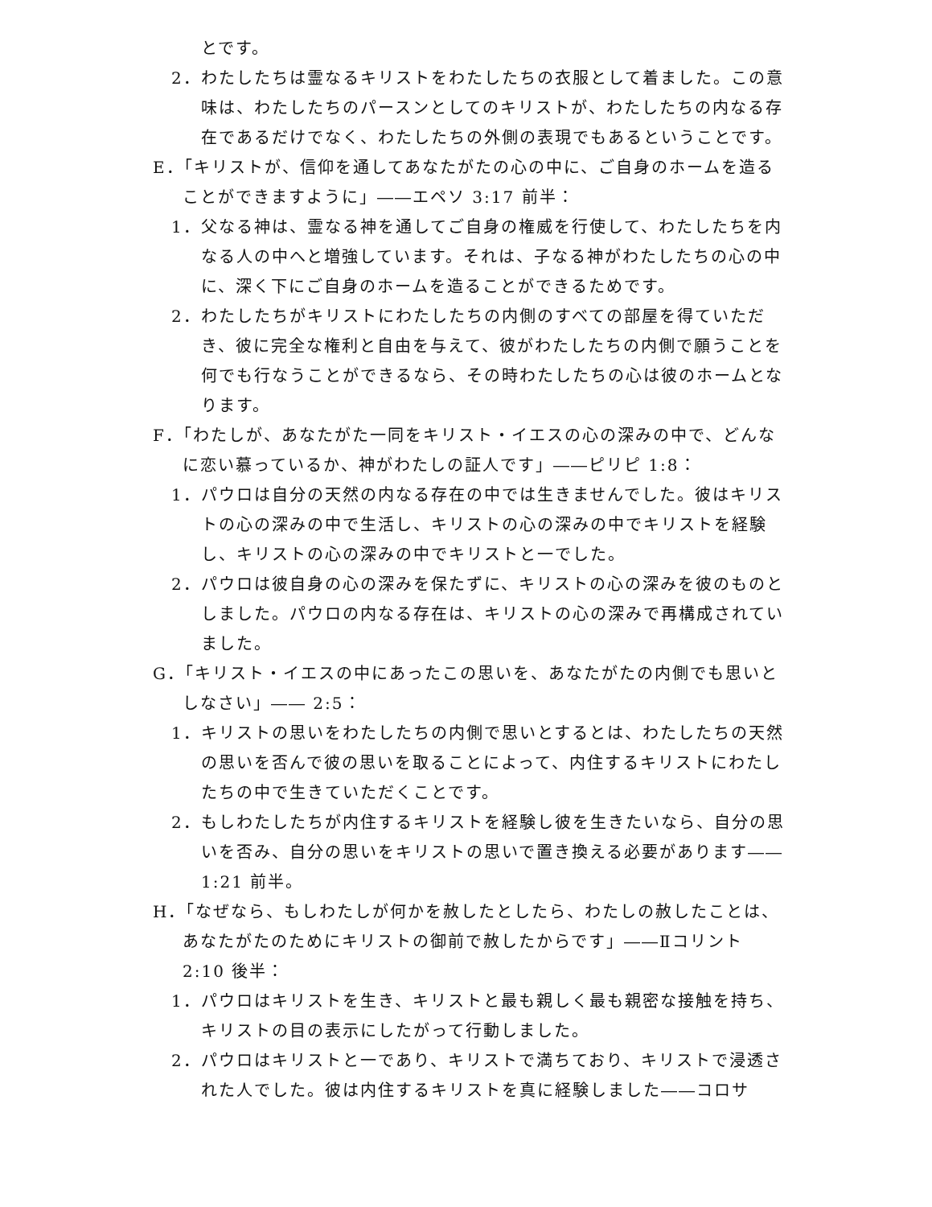とです。
2．わたしたちは霊なるキリストをわたしたちの衣服として着ました。この意味は、わたしたちのパースンとしてのキリストが、わたしたちの内なる存在であるだけでなく、わたしたちの外側の表現でもあるということです。
E．「キリストが、信仰を通してあなたがたの心の中に、ご自身のホームを造ることができますように」――エペソ 3:17 前半：
1．父なる神は、霊なる神を通してご自身の権威を行使して、わたしたちを内なる人の中へと増強しています。それは、子なる神がわたしたちの心の中に、深く下にご自身のホームを造ることができるためです。
2．わたしたちがキリストにわたしたちの内側のすべての部屋を得ていただき、彼に完全な権利と自由を与えて、彼がわたしたちの内側で願うことを何でも行なうことができるなら、その時わたしたちの心は彼のホームとなります。
F．「わたしが、あなたがた一同をキリスト・イエスの心の深みの中で、どんなに恋い慕っているか、神がわたしの証人です」――ピリピ 1:8：
1．パウロは自分の天然の内なる存在の中では生きませんでした。彼はキリストの心の深みの中で生活し、キリストの心の深みの中でキリストを経験し、キリストの心の深みの中でキリストと一でした。
2．パウロは彼自身の心の深みを保たずに、キリストの心の深みを彼のものとしました。パウロの内なる存在は、キリストの心の深みで再構成されていました。
G．「キリスト・イエスの中にあったこの思いを、あなたがたの内側でも思いとしなさい」―― 2:5：
1．キリストの思いをわたしたちの内側で思いとするとは、わたしたちの天然の思いを否んで彼の思いを取ることによって、内住するキリストにわたしたちの中で生きていただくことです。
2．もしわたしたちが内住するキリストを経験し彼を生きたいなら、自分の思いを否み、自分の思いをキリストの思いで置き換える必要があります―― 1:21 前半。
H．「なぜなら、もしわたしが何かを赦したとしたら、わたしの赦したことは、あなたがたのためにキリストの御前で赦したからです」――Ⅱコリント 2:10 後半：
1．パウロはキリストを生き、キリストと最も親しく最も親密な接触を持ち、キリストの目の表示にしたがって行動しました。
2．パウロはキリストと一であり、キリストで満ちており、キリストで浸透された人でした。彼は内住するキリストを真に経験しました――コロサ